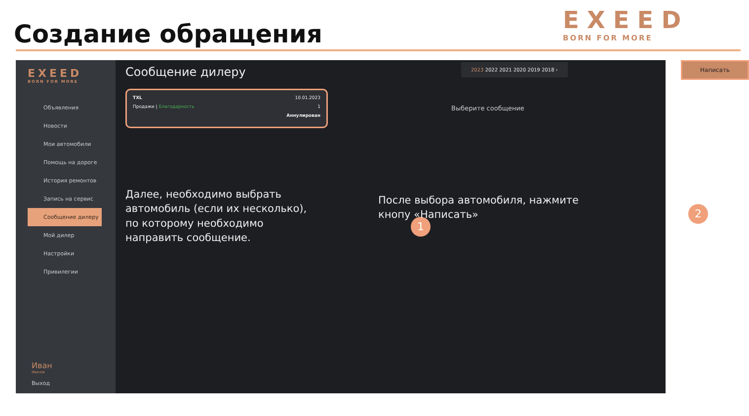Создание обращения EXEED
BORN FOR MORE
EXEED
BORN FOR MORE
Объявления
Новости
Мои автомобили
Помощь на дороге
История ремонтов
Запись на сервис
Сообщение дилеру
Мой дилер
Настройки
Привилегии
Иван
Иванов
Выход
Сообщение дилеру
TXL 10.01.2023
Продажи | Благодарность 1
Аннулирован
1
Далее, необходимо выбрать автомобиль (если их несколько), по которому необходимо направить сообщение.
2023 2022 2021 2020 2019 2018 ›
Написать
Выберите сообщение
2
После выбора автомобиля, нажмите кнопу «Написать»